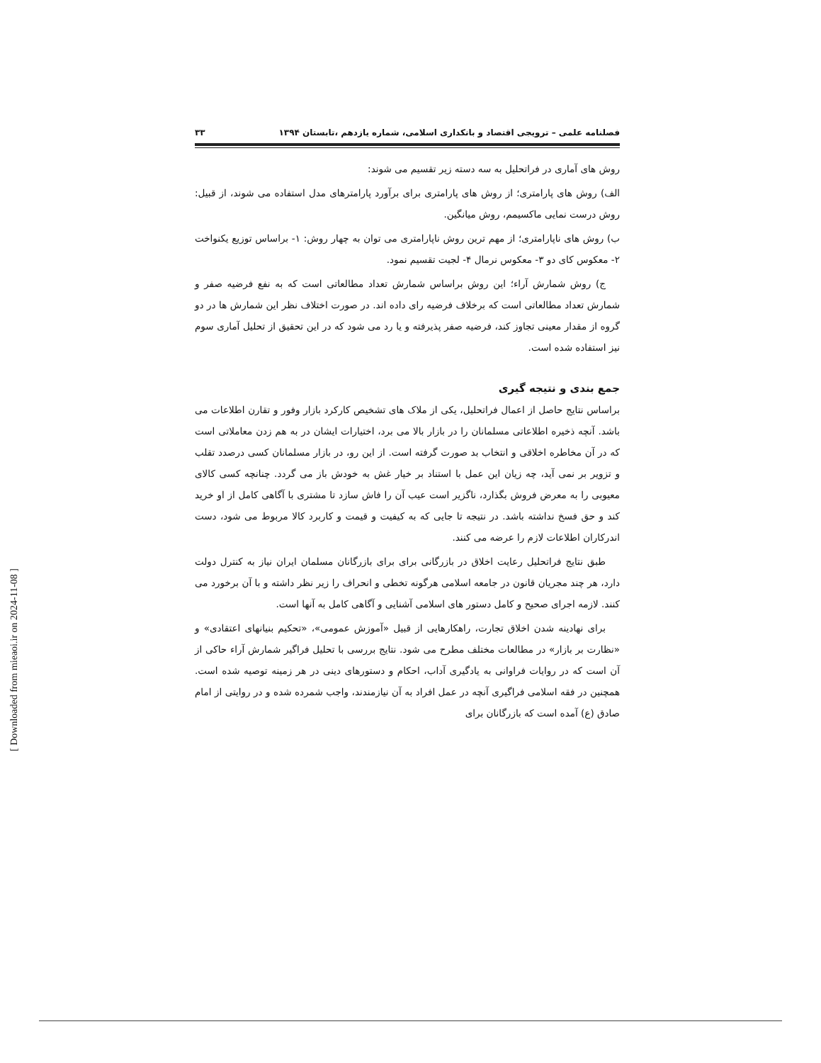فصلنامه علمی – ترویجی اقتصاد و بانکداری اسلامی، شماره یازدهم ،تابستان ۱۳۹۴ ۳۳
روش های آماری در فراتحلیل به سه دسته زیر تقسیم می شوند:
الف) روش های پارامتری؛ از روش های پارامتری برای برآورد پارامترهای مدل استفاده می شوند، از قبیل: روش درست نمایی ماکسیمم، روش میانگین.
ب) روش های ناپارامتری؛ از مهم ترین روش ناپارامتری می توان به چهار روش: ۱- براساس توزیع یکنواخت ۲- معکوس کای دو ۳- معکوس نرمال ۴- لجیت تقسیم نمود.
ج) روش شمارش آراء؛ این روش براساس شمارش تعداد مطالعاتی است که به نفع فرضیه صفر و شمارش تعداد مطالعاتی است که برخلاف فرضیه رای داده اند. در صورت اختلاف نظر این شمارش ها در دو گروه از مقدار معینی تجاوز کند، فرضیه صفر پذیرفته و یا رد می شود که در این تحقیق از تحلیل آماری سوم نیز استفاده شده است.
جمع بندی و نتیجه گیری
براساس نتایج حاصل از اعمال فراتحلیل، یکی از ملاک های تشخیص کارکرد بازار وفور و تقارن اطلاعات می باشد. آنچه ذخیره اطلاعاتی مسلمانان را در بازار بالا می برد، اختیارات ایشان در به هم زدن معاملاتی است که در آن مخاطره اخلاقی و انتخاب بد صورت گرفته است. از این رو، در بازار مسلمانان کسی درصدد تقلب و تزویر بر نمی آید، چه زیان این عمل با استناد بر خیار غش به خودش باز می گردد. چنانچه کسی کالای معیوبی را به معرض فروش بگذارد، ناگزیر است عیب آن را فاش سازد تا مشتری با آگاهی کامل از او خرید کند و حق فسخ نداشته باشد. در نتیجه تا جایی که به کیفیت و قیمت و کاربرد کالا مربوط می شود، دست اندرکاران اطلاعات لازم را عرضه می کنند.
طبق نتایج فراتحلیل رعایت اخلاق در بازرگانی برای برای بازرگانان مسلمان ایران نیاز به کنترل دولت دارد، هر چند مجریان قانون در جامعه اسلامی هرگونه تخطی و انحراف را زیر نظر داشته و با آن برخورد می کنند. لازمه اجرای صحیح و کامل دستور های اسلامی آشنایی و آگاهی کامل به آنها است.
برای نهادینه شدن اخلاق تجارت، راهکارهایی از قبیل «آموزش عمومی»، «تحکیم بنیانهای اعتقادی» و «نظارت بر بازار» در مطالعات مختلف مطرح می شود. نتایج بررسی با تحلیل فراگیر شمارش آراء حاکی از آن است که در روایات فراوانی به یادگیری آداب، احکام و دستورهای دینی در هر زمینه توصیه شده است. همچنین در فقه اسلامی فراگیری آنچه در عمل افراد به آن نیازمندند، واجب شمرده شده و در روایتی از امام صادق (ع) آمده است که بازرگانان برای
[ Downloaded from mieaoi.ir on 2024-11-08 ]